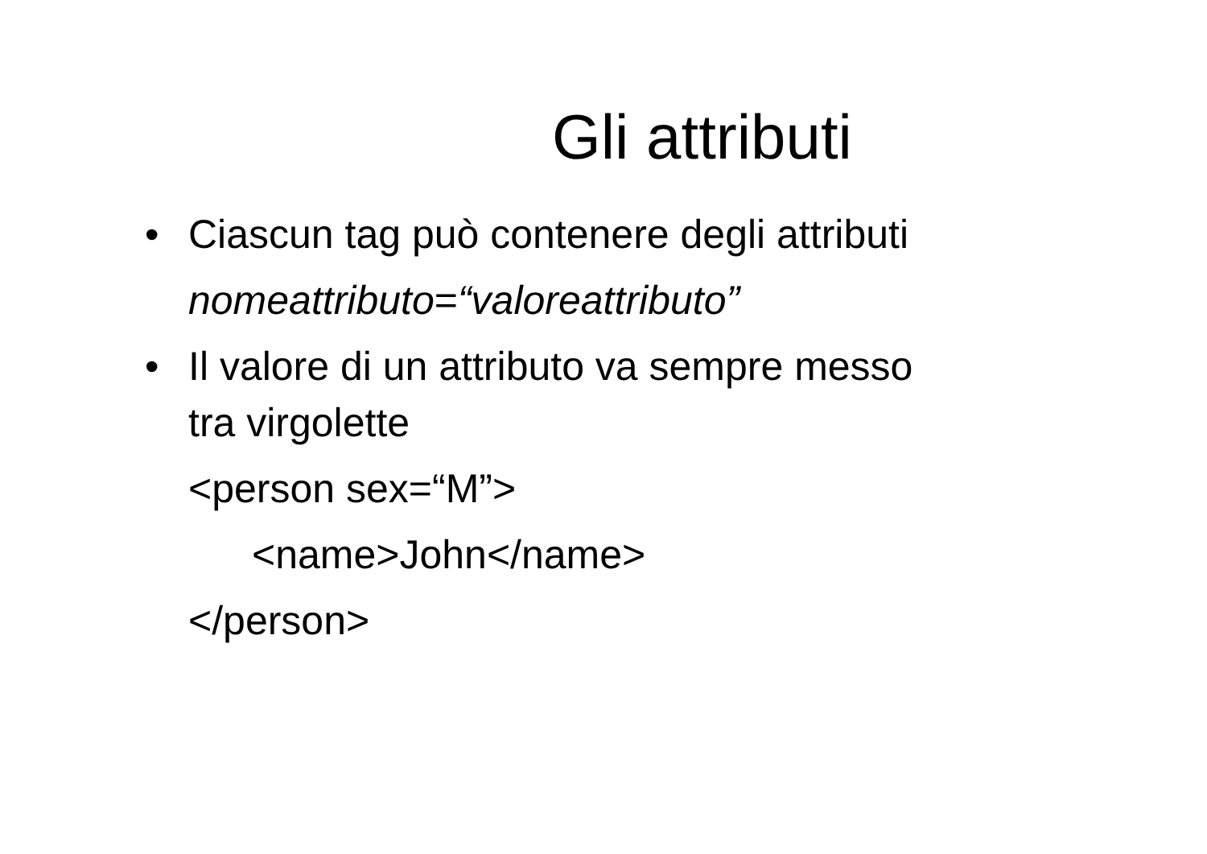Gli attributi
• Ciascun tag può contenere degli attributi
nomeattributo=“valoreattributo”
• Il valore di un attributo va sempre messo
tra virgolette
<person sex=“M”>
<name>John</name>
</person>